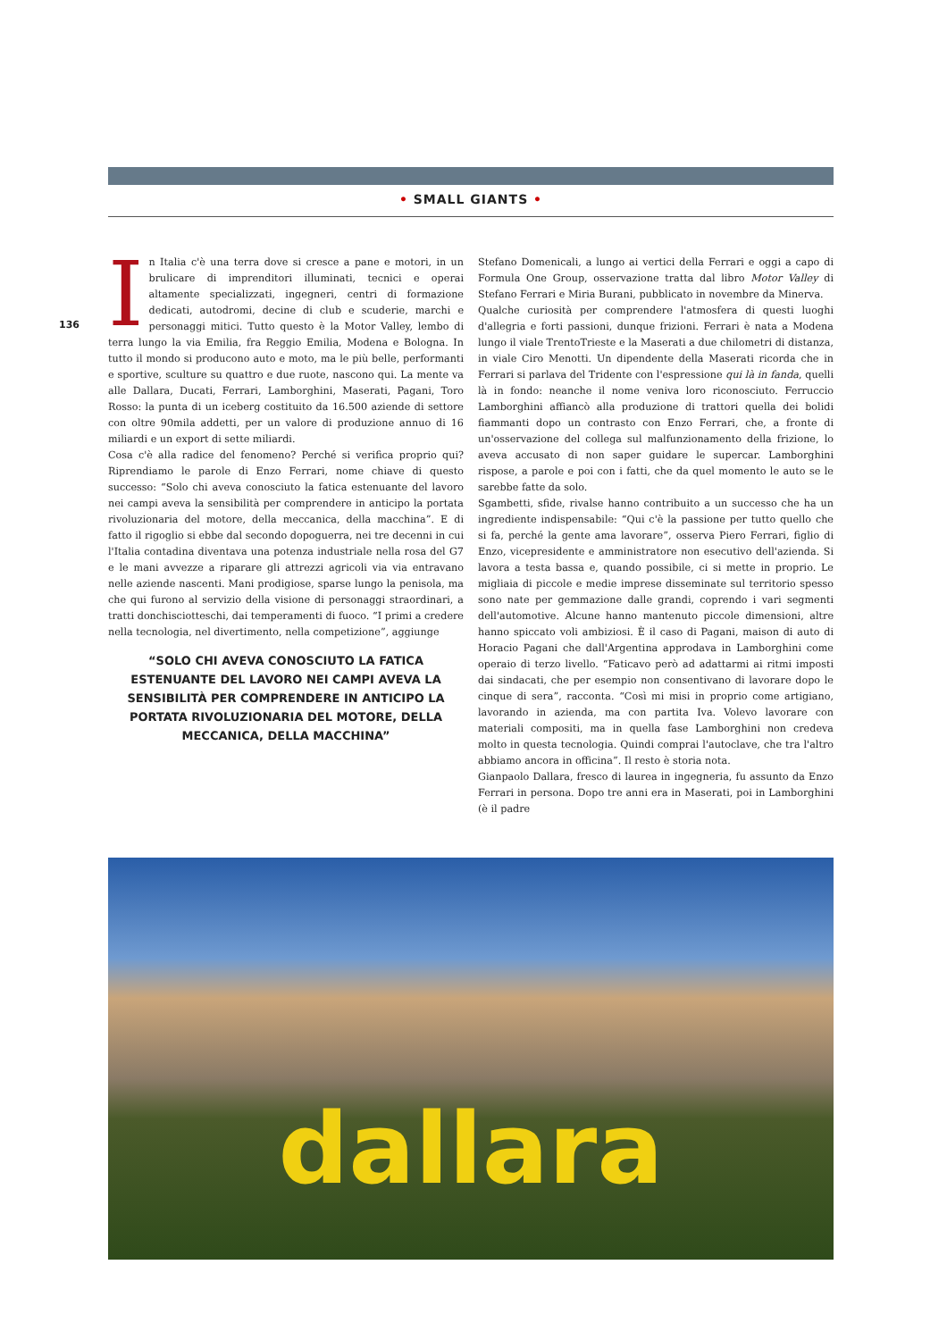• SMALL GIANTS •
136
In Italia c'è una terra dove si cresce a pane e motori, in un brulicare di imprenditori illuminati, tecnici e operai altamente specializzati, ingegneri, centri di formazione dedicati, autodromi, decine di club e scuderie, marchi e personaggi mitici. Tutto questo è la Motor Valley, lembo di terra lungo la via Emilia, fra Reggio Emilia, Modena e Bologna. In tutto il mondo si producono auto e moto, ma le più belle, performanti e sportive, sculture su quattro e due ruote, nascono qui. La mente va alle Dallara, Ducati, Ferrari, Lamborghini, Maserati, Pagani, Toro Rosso: la punta di un iceberg costituito da 16.500 aziende di settore con oltre 90mila addetti, per un valore di produzione annuo di 16 miliardi e un export di sette miliardi.
Cosa c'è alla radice del fenomeno? Perché si verifica proprio qui? Riprendiamo le parole di Enzo Ferrari, nome chiave di questo successo: “Solo chi aveva conosciuto la fatica estenuante del lavoro nei campi aveva la sensibilità per comprendere in anticipo la portata rivoluzionaria del motore, della meccanica, della macchina”. E di fatto il rigoglio si ebbe dal secondo dopoguerra, nei tre decenni in cui l'Italia contadina diventava una potenza industriale nella rosa del G7 e le mani avvezze a riparare gli attrezzi agricoli via via entravano nelle aziende nascenti. Mani prodigiose, sparse lungo la penisola, ma che qui furono al servizio della visione di personaggi straordinari, a tratti donchisciotteschi, dai temperamenti di fuoco. “I primi a credere nella tecnologia, nel divertimento, nella competizione”, aggiunge
“SOLO CHI AVEVA CONOSCIUTO LA FATICA ESTENUANTE DEL LAVORO NEI CAMPI AVEVA LA SENSIBILITÀ PER COMPRENDERE IN ANTICIPO LA PORTATA RIVOLUZIONARIA DEL MOTORE, DELLA MECCANICA, DELLA MACCHINA”
Stefano Domenicali, a lungo ai vertici della Ferrari e oggi a capo di Formula One Group, osservazione tratta dal libro Motor Valley di Stefano Ferrari e Miria Burani, pubblicato in novembre da Minerva.
Qualche curiosità per comprendere l'atmosfera di questi luoghi d'allegria e forti passioni, dunque frizioni. Ferrari è nata a Modena lungo il viale TrentoTrieste e la Maserati a due chilometri di distanza, in viale Ciro Menotti. Un dipendente della Maserati ricorda che in Ferrari si parlava del Tridente con l'espressione qui là in fanda, quelli là in fondo: neanche il nome veniva loro riconosciuto. Ferruccio Lamborghini affiancò alla produzione di trattori quella dei bolidi fiammanti dopo un contrasto con Enzo Ferrari, che, a fronte di un'osservazione del collega sul malfunzionamento della frizione, lo aveva accusato di non saper guidare le supercar. Lamborghini rispose, a parole e poi con i fatti, che da quel momento le auto se le sarebbe fatte da solo.
Sgambetti, sfide, rivalse hanno contribuito a un successo che ha un ingrediente indispensabile: “Qui c'è la passione per tutto quello che si fa, perché la gente ama lavorare”, osserva Piero Ferrari, figlio di Enzo, vicepresidente e amministratore non esecutivo dell'azienda. Si lavora a testa bassa e, quando possibile, ci si mette in proprio. Le migliaia di piccole e medie imprese disseminate sul territorio spesso sono nate per gemmazione dalle grandi, coprendo i vari segmenti dell'automotive. Alcune hanno mantenuto piccole dimensioni, altre hanno spiccato voli ambiziosi. È il caso di Pagani, maison di auto di Horacio Pagani che dall'Argentina approdava in Lamborghini come operaio di terzo livello. “Faticavo però ad adattarmi ai ritmi imposti dai sindacati, che per esempio non consentivano di lavorare dopo le cinque di sera”, racconta. “Così mi misi in proprio come artigiano, lavorando in azienda, ma con partita Iva. Volevo lavorare con materiali compositi, ma in quella fase Lamborghini non credeva molto in questa tecnologia. Quindi comprai l'autoclave, che tra l'altro abbiamo ancora in officina”. Il resto è storia nota.
Gianpaolo Dallara, fresco di laurea in ingegneria, fu assunto da Enzo Ferrari in persona. Dopo tre anni era in Maserati, poi in Lamborghini (è il padre
dallara